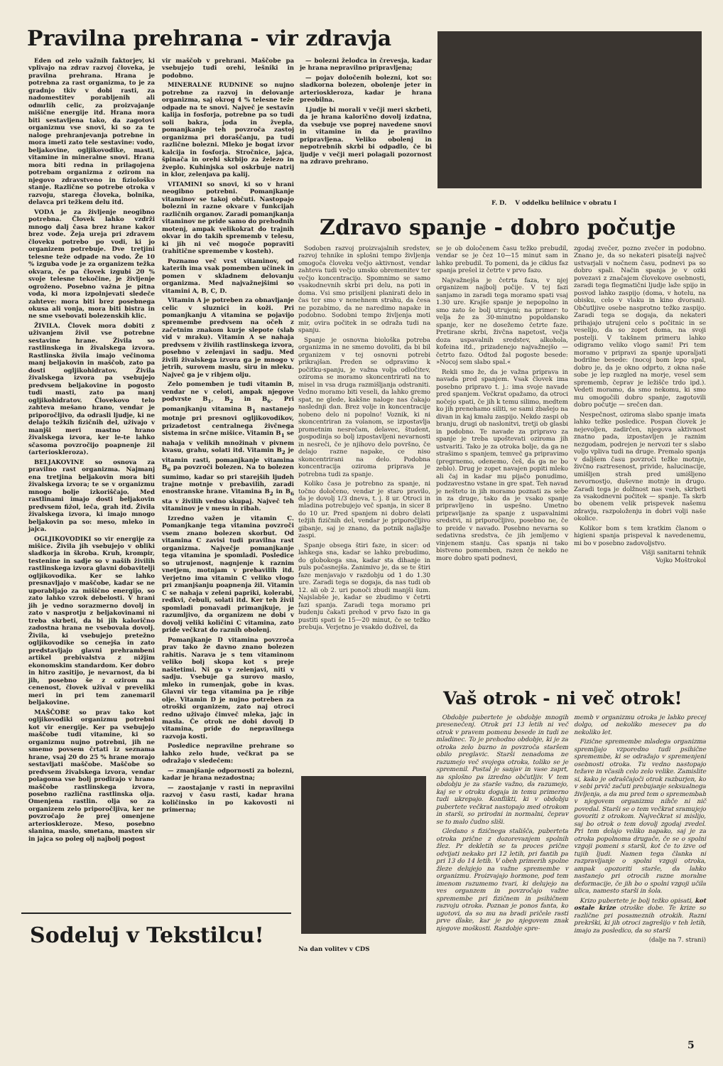Pravilna prehrana - vir zdravja
Eden od zelo važnih faktorjev, ki vplivajo na zdrav razvoj človeka, je pravilna prehrana. Hrana je potrebna za rast organizma, to je za gradnjo tkiv v dobi rasti, za nadomestitev porabljenih ali odmrlih celic, za proizvajanje mišične energije itd. Hrana mora biti sestavljena tako, da zagotovi organizmu vse snovi, ki so za te naloge prehranjevanja potrebne in mora imeti zato tele sestavine: vodo, beljakovine, ogljikovodike, masti, vitamine in mineralne snovi. Hrana mora biti redna in prilagojena potrebam organizma z ozirom na njegovo zdravstveno in fiziološko stanje. Različne so potrebe otroka v razvoju, starega človeka, bolnika, delavca pri težkem delu itd.
VODA je za življenje neogibno potrebna. Človek lahko vzdrži mnogo dalj časa brez hrane kakor brez vode. Žeja ureja pri zdravem človeku potrebo po vodi, ki jo organizem potrebuje. Dve tretjini telesne teže odpade na vodo. Že 10 % izguba vode je za organizem težka okvara, če pa človek izgubi 20 % svoje telesne tekočine, je življenje ogroženo. Posebno važna je pitna voda, ki mora izpolnjevati sledeče zahteve: mora biti brez posebnega okusa ali vonja, mora biti bistra in ne sme vsebovati bolezenskih klic.
ŽIVILA. Človek mora dobiti z uživanjem živil vse potrebne sestavine hrane. Živila so rastlinskega in živalskega izvora. Rastlinska živila imajo večinoma manj beljakovin in maščob, zato pa dosti ogljikohidratov. Živila živalskega izvora pa vsebujejo predvsem beljakovine in pogosto tudi masti, zato pa manj ogljikohidratov. Človekovo telo zahteva mešano hrano, vendar je priporočljivo, da odrasli ljudje, ki ne delajo težkih fizičnih del, uživajo v manjši meri mastno hrano živalskega izvora, ker le-te lahko sčasoma povzročijo poapnenje žil (arteriosklerоza).
BELJAKOVINE so osnova za pravilno rast organizma. Najmanj ena tretjina beljakovin mora biti živalskega izvora; te se v organizmu mnogo bolje izkoriščajo. Med rastlinami imajo dosti beljakovin predvsem fižol, leča, grah itd. Živila živalskega izvora, ki imajo mnogo beljakovin pa so: meso, mleko in jajca.
OGLJIKOVODIKI so vir energije za mišice. Živila jih vsebujejo v obliki sladkorja in škroba. Kruh, krompir, testenine in sadje so v naših živilih rastlinskega izvora glavni dobavitelji ogljikovodika. Ker se lahko presnavljajo v maščobe, kadar se ne uporabljajo za mišično energijo, so zato lahko vzrok debelosti. V hrani jih je vedno sorazmerno dovolj in zato v nasprotju z beljakovinami ni treba skrbeti, da bi jih kalorično zadostna hrana ne vsebovala dovolj. Živila, ki vsebujejo pretežno ogljikovodike so cenejša in zato predstavljajo glavni prehrambeni artikel prebivalstva z nižjim ekonomskim standardom. Ker dobro in hitro zasitijo, je nevarnost, da bi jih, posebno še z ozirom na cenenost, človek užival v preveliki meri in pri tem zanemaril beljakovine.
MAŠČOBE so prav tako kot ogljikovodiki organizmu potrebni kot vir energije. Ker pa vsebujejo maščobe tudi vitamine, ki so organizmu nujno potrebni, jih ne smemo povsem črtati iz seznama hrane, vsaj 20 do 25 % hrane morajo sestavljati maščobe. Maščobe so predvsem živalskega izvora, vendar polagoma vse bolj prodirajo v hrano maščobe rastlinskega izvora, posebno različna rastlinska olja. Omenjena rastlin. olja so za organizem zelo priporočljiva, ker ne povzročajo že prej omenjene arterioskleroze. Meso, posebno slanina, maslo, smetana, masten sir in jajca so poleg olj najbolj pogost
vir maščob v prehrani. Maščobe pa vsebujejo tudi orehi, lešniki in podobno.
MINERALNE RUDNINE so nujno potrebne za razvoj in delovanje organizma, saj okrog 4 % telesne teže odpade na te snovi. Največ je sestavin kalija in fosforja, potrebne pa so tudi soli bakra, joda in žvepla, pomanjkanje teh povzroča zastoj organizma pri doraščanju, pa tudi različne bolezni. Mleko je bogat izvor kalcija in fosforja. Stročnice, jajca, špinača in orehi skrbijo za železo in žveplo. Kuhinjska sol oskrbuje natrij in klor, zelenjava pa kalij.
VITAMINI so snovi, ki so v hrani neogibno potrebni. Pomanjkanje vitaminov se takoj občuti. Nastopajo bolezni in razne okvare v funkcijah različnih organov. Zaradi pomanjkanja vitaminov ne pride samo do prehodnih motenj, ampak velikokrat do trajnih okvar in do takih sprememb v telesu, ki jih ni več mogoče popraviti (rahitične spremembe v kosteh).
Poznamo več vrst vitaminov, od katerih ima vsak pomemben učinek in pomen v skladnem delovanju organizma. Med najvažnejšimi so vitamini A, B, C, D.
Vitamin A je potreben za obnavljanje celic v sluznici in koži. Pri pomanjkanju A vitamina se pojavijo spremembe predvsem na očeh z začetnim znakom kurje slepote (slab vid v mraku). Vitamin A se nahaja predvsem v živilih rastlinskega izvora, posebno v zelenjavi in sadju. Med živili živalskega izvora ga je mnogo v jetrih, surovem maslu, siru in mleku. Največ ga je v ribjem olju.
Zelo pomemben je tudi vitamin B, vendar ne v celoti, ampak njegove podvrste B<sub>1</sub>, B<sub>2</sub> in B<sub>6</sub>. Pri pomanjkanju vitamina B<sub>1</sub> nastanejo motnje pri presnovi ogljikovodikov, prizadetost centralnega živčnega sistema in srčne mišice. Vitamin B<sub>1</sub> se nahaja v velikih množinah v pivnem kvasu, grahu, solati itd. Vitamin B<sub>2</sub> je vitamin rasti, pomanjkanje vitamina B<sub>6</sub> pa povzroči bolezen. Na to bolezen sumimo, kadar so pri starejših ljudeh trajne motnje v prebavilih, zaradi enostranske hrane. Vitamina B<sub>2</sub> in B<sub>6</sub> sta v živilih vedno skupaj. Največ teh vitaminov je v mesu in ribah.
Izredno važen je vitamin C. Pomanjkanje tega vitamina povzroči vsem znano bolezen skorbut. Od vitamina C zavisi tudi pravilna rast organizma. Največje pomanjkanje tega vitamina je spomladi. Posledice so utrujenost, nagnjenje k raznim vnetjem, motnjam v prebavilih itd. Verjetno ima vitamin C veliko vlogo pri zmanjšanju poapnenja žil. Vitamin C se nahaja v zeleni papriki, kolerabi, redkvi, čebuli, solati itd. Ker teh živil spomladi ponavadi primanjkuje, je razumljivo, da organizem ne dobi v dovolj veliki količini C vitamina, zato pride večkrat do raznih obolenj.
Pomanjkanje D vitamina povzroča prav tako že davno znano bolezen rahitis. Narava je s tem vitaminom veliko bolj skopa kot s preje naštetimi. Ni ga v zelenjavi, niti v sadju. Vsebuje ga surovo maslo, mleko in rumenjak, gobe in kvas. Glavni vir tega vitamina pa je ribje olje. Vitamin D je nujno potreben za otroški organizem, zato naj otroci redno uživajo čimveč mleka, jajc in masla. Če otrok ne dobi dovolj D vitamina, pride do nepravilnega razvoja kosti.
Posledice nepravilne prehrane so lahko zelo hude, večkrat pa se odražajo v sledečem:
— zmanjšanje odpornosti za bolezni, kadar je hrana nezadostna;
— zaostajanje v rasti in nepravilni razvoj v času rasti, kadar hrana količinsko in po kakovosti ni primerna;
— bolezni želodca in črevesja, kadar je hrana nepravilno pripravljena;
— pojav določenih bolezni, kot so: sladkorna bolezen, obolenje jeter in arterioskleroza, kadar je hrana preobilna.
Ljudje bi morali v večji meri skrbeti, da je hrana kalorično dovolj izdatna, da vsebuje vse poprej navedene snovi in vitamine in da je pravilno pripravljena. Veliko obolenj in nepotrebnih skrbi bi odpadlo, če bi ljudje v večji meri polagali pozornost na zdravo prehrano.
F. D. V oddelku belilnice v obratu I
Zdravo spanje - dobro počutje
Sodoben razvoj proizvajalnih sredstev, razvoj tehnike in splošni tempo življenja omogoča človeku večjo aktivnost, vendar zahteva tudi večjo umsko obremenitev ter večjo koncentracijo. Spomnimo se samo vsakodnevnih skrbi pri delu, na poti in doma. Vsi smo prisiljeni planirati delo in čas ter smo v nenehnem strahu, da česa ne pozabimo, da ne naredimo napake in podobno. Sodobni tempo življenja moti mir, ovira počitek in se odraža tudi na spanju.
Spanje je osnovna biološka potreba organizma in ne smemo dovoliti, da bi bil organizem v tej osnovni potrebi prikrajšan. Preden se odpravimo k počitku-spanju, je važna volja odločitev, oziroma se moramo skoncentrirati na to misel in vsa druga razmišljanja odstraniti. Vedno moramo biti veseli, da lahko gremo spat, ne glede, kakšne naloge nas čakajo naslednji dan. Brez volje in koncentracije nobeno delo ni popolno! Voznik, ki ni skoncentriran za volanom, se izpostavlja prometnim nesrečam, delavec, študent, gospodinja so bolj izpostavljeni nevarnosti in nesreči, če je njihovo delo površno, če delajo razne napake, ce niso skoncentrirani na delo. Podobna koncentracija oziroma priprava je potrebna tudi za spanje.
Koliko časa je potrebno za spanje, ni točno določeno, vendar je staro pravilo, da je dovolj 1/3 dneva, t. j. 8 ur. Otroci in mladina potrebujejo več spanja, in sicer 8 do 10 ur. Pred spanjem ni dobro delati težjih fizičnih del, vendar je priporočljivo gibanje, saj je znano, da potnik najlažje zaspi.
Spanje obsega štiri faze, in sicer: od lahkega sna, kadar se lahko prebudimo, do globokega sna, kadar sta dihanje in puls počasnejša. Zanimivo je, da se te štiri faze menjavajo v razdobju od 1 do 1.30 ure. Zaradi tega se dogaja, da nas tudi ob 12. ali ob 2. uri ponoči zbudi manjši šum. Najslabše je, kadar se zbudimo v četrti fazi spanja. Zaradi tega moramo pri budenju čakati prehod v prvo fazo in ga pustiti spati še 15—20 minut, če se težko prebuja. Verjetno je vsakdo doživel, da
se je ob določenem času težko prebudil, vendar se je čez 10—15 minut sam in lahko prebudil. To pomeni, da je ciklus faz spanja prešel iz četrte v prvo fazo.
Najvažnejša je četrta faza, v njej organizem najbolj počije. V tej fazi sanjamo in zaradi tega moramo spati vsaj 1.30 ure. Krajše spanje je nepopolno in smo zato še bolj utrujeni; na primer: to velja že za 30-minutno popoldansko spanje, ker ne dosežemo četrte faze. Pretirane skrbi, živčna napetost, večja doza uspavalnih sredstev, alkohola, kofeina itd., prizadenejo najvažnejšo — četrto fazo. Odtod žal pogoste besede: »Nocoj sem slabo spal.«
Rekli smo že, da je važna priprava in navada pred spanjem. Vsak človek ima posebno pripravo t. j.: ima svoje navade pred spanjem. Večkrat opažamo, da otroci nočejo spati, če jih k temu silimo, medtem ko jih prenehamo siliti, se sami zbašejo na divan in kaj kmalu zaspijo. Nekdo zaspi ob branju, drugi ob naslonitvi, tretji ob glasbi in podobno. Te navade za pripravo za spanje je treba upoštevati oziroma jih ustvariti. Tako je za otroka bolje, da ga ne strašimo s spanjem, temveč ga pripravimo (pregrnemo, odenemo, češ, da ga ne bo zeblo). Drug je zopet navajen popiti mleko ali čaj in kadar mu pijačo ponudimo, podzavestno vstane in gre spat. Teh navad je nešteto in jih moramo poznati za sebe in za druge, tako da je vsako spanje pripravljeno in uspešno. Umetno pripravljanje za spanje z uspavalnimi sredstvi, ni priporočljivo, posebno ne, če to preide v navado. Posebno nevarna so sedativna sredstva, če jih jemljemo v vinjenem stanju. Čas spanja ni tako bistveno pomemben, razen če nekdo ne more dobro spati podnevi,
zgodaj zvečer, pozno zvečer in podobno. Znano je, da so nekateri pisatelji največ ustvarjali v nočnem času, podnevi pa so dobro spali. Način spanja je v ozki povezavi z značajem človekove osebnosti, zaradi tega flegmatični ljudje laže spijo in posvod lahko zaspijo (doma, v hotelu, na obisku, celo v vlaku in kino dvorani). Občutljive osebe nasprotno težko zaspijo. Zaradi tega se dogaja, da nekateri prihajajo utrujeni celo s počitnic in se veselijo, da so zopet doma, na svoji postelji. V takšnem primeru lahko odigramo veliko vlogo sami! Pri tem moramo v pripravi za spanje uporaljati bodrilne besede: (nocoj bom lepo spal, dobro je, da je okno odprto, z okna naše sobe je lep razgled na morje, vesel sem sprememb, čeprav je ležišče trdo ipd.). Vedeti moramo, da smo nekomu, ki smo mu omogočili dobro spanje, zagotovili dobro počutje — srečen dan.
Nespečnost, oziroma slabo spanje imata lahko težke posledice. Pospan človek je nejevoljen, zadirčen, njegova aktivnost znatno pada, izpostavljen je raznim nezgodam, podrejen je nervozi ter s slabo voljo vpliva tudi na druge. Premalo spanja v daljšem času povzroči težke motnje, živčno raztresenost, privide, halucinacije, umišljen strah pred umišljeno nevornostjo, duševne motnje in drugo. Zaradi tega je dolžnost nas vseh, skrbeti za vsakodnevni počitek — spanje. Ta skrb bo obenem velik prispevek našemu zdravju, razpoloženju in dobri volji naše okolice.
Kolikor bom s tem kratkim članom o higieni spanja prispeval k navedenemu, mi bo v posebno zadovoljstvo.
Višji sanitarni tehnik
Vojko Moštrokol
Vaš otrok - ni več otrok!
Obdobje pubertete je obdobje mnogih presenečenj. Otrok pri 13 letih ni več otrok v pravem pomenu besede in tudi ne mladinec. To je prehodno obdobje, ki je za otroka zelo burno in povzroča staršem obilo preglavic. Starši nenadoma ne razumejo več svojega otroka, toliko se je spremenil. Postal je sanjav in vase zaprt, na splošno pa izredno občutljiv. V tem obdobju je za starše važno, da razumejo, kaj se v otroku dogaja in temu primerno tudi ukrepajo. Konflikti, ki v obdobju pubertete večkrat nastopajo med otrokom in starši, so prirodni in normalni, čeprav se to malo čudno sliši.
Gledano s fizičnega stališča, puberteta otroka prične z dozorevanjem spolnih žlez. Pr dekletih se ta proces prične odvijati nekako pri 12 letih, pri fantih pa pri 13 do 14 letih. V obeh primerih spolne žleze delujejo na važne spremembe v organizmu. Proizvajajo hormone, pod tem imenom razumemo tvari, ki delujejo na ves organzem in povzročajo važne spremembe pri fizičnem in psihičnem razvoju otroka. Poznan je ponos fanta, ko ugotovi, da so mu na bradi pričele rasti prve dlake, kar je po njegovem znak njegove moškosti. Razdobje spre-
memb v organizmu otroka je lahko precej dolgo, od nekoliko mesecev pa do nekoliko let.
Fizične spremembe mladega organizma spremljajo vzporedno tudi psihične spremembe, ki se odražajo v spremenjeni osebnosti otroka. Tu vedno nastopajo težave in včasih celo zelo velike. Zamislite si, kako je odraščajoči otrok razburjen, ko v sebi prvič začuti prebujanje seksualnega življenja, a da mu pred tem o spremembah v njegovem organizmu nihče ni nič povedal. Starši se o tem večkrat sramujejo govoriti z otrokom. Največkrat si mislijo, saj bo otrok o tem dovolj zgodaj zvedel. Pri tem delajo veliko napako, saj je za otroka popolnoma drugače, če se o spolni vzgoji pomeni s starši, kot če to izve od tujih ljudi. Namen tega članka ni razpravljanje o spolni vzgoji otroka, ampak opozoriti starše, da lahko nastanejo pri otrocih razne moralne deformacije, če jih bo o spolni vzgoji učila ulica, namesto starši in šola.
Krizo pubertete je bolj težko opisati, kot ostale krize otroške dobe. Te krize so različne pri posameznih otrokih. Razni prekrški, ki jih otroci zagrešijo v teh letih, imajo za posledico, da so starši
(dalje na 7. strani)
Na dan volitev v CDS
Sodeluj v Tekstilcu!
5